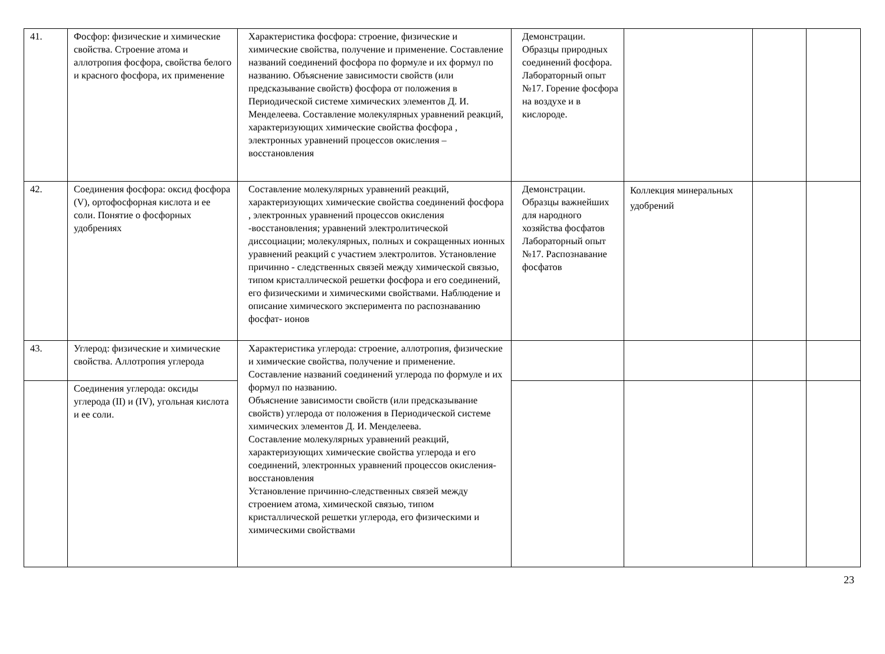| 41. | Фосфор: физические и химические свойства. Строение атома и аллотропия фосфора, свойства белого и красного фосфора, их применение | Характеристика фосфора: строение, физические и химические свойства, получение и применение. Составление названий соединений фосфора по формуле и их формул по названию. Объяснение зависимости свойств (или предсказывание свойств) фосфора от положения в Периодической системе химических элементов Д. И. Менделеева. Составление молекулярных уравнений реакций, характеризующих химические свойства фосфора , электронных уравнений процессов окисления – восстановления | Демонстрации. Образцы природных соединений фосфора. Лабораторный опыт №17. Горение фосфора на воздухе и в кислороде. | | | |
| 42. | Соединения фосфора: оксид фосфора (V), ортофосфорная кислота и ее соли. Понятие о фосфорных удобрениях | Составление молекулярных уравнений реакций, характеризующих химические свойства соединений фосфора , электронных уравнений процессов окисления -восстановления; уравнений электролитической диссоциации; молекулярных, полных и сокращенных ионных уравнений реакций с участием электролитов. Установление причинно - следственных связей между химической связью, типом кристаллической решетки фосфора и его соединений, его физическими и химическими свойствами. Наблюдение и описание химического эксперимента по распознаванию фосфат- ионов | Демонстрации. Образцы важнейших для народного хозяйства фосфатов Лабораторный опыт №17. Распознавание фосфатов | Коллекция минеральных удобрений | | |
| 43. | Углерод: физические и химические свойства. Аллотропия углерода | Характеристика углерода: строение, аллотропия, физические и химические свойства, получение и применение. Составление названий соединений углерода по формуле и их формул по названию. Объяснение зависимости свойств (или предсказывание свойств) углерода от положения в Периодической системе химических элементов Д. И. Менделеева. Составление молекулярных уравнений реакций, характеризующих химические свойства углерода и его соединений, электронных уравнений процессов окисления-восстановления Установление причинно-следственных связей между строением атома, химической связью, типом кристаллической решетки углерода, его физическими и химическими свойствами | | | | |
| | Соединения углерода: оксиды углерода (II) и (IV), угольная кислота и ее соли. | | | | | |
23